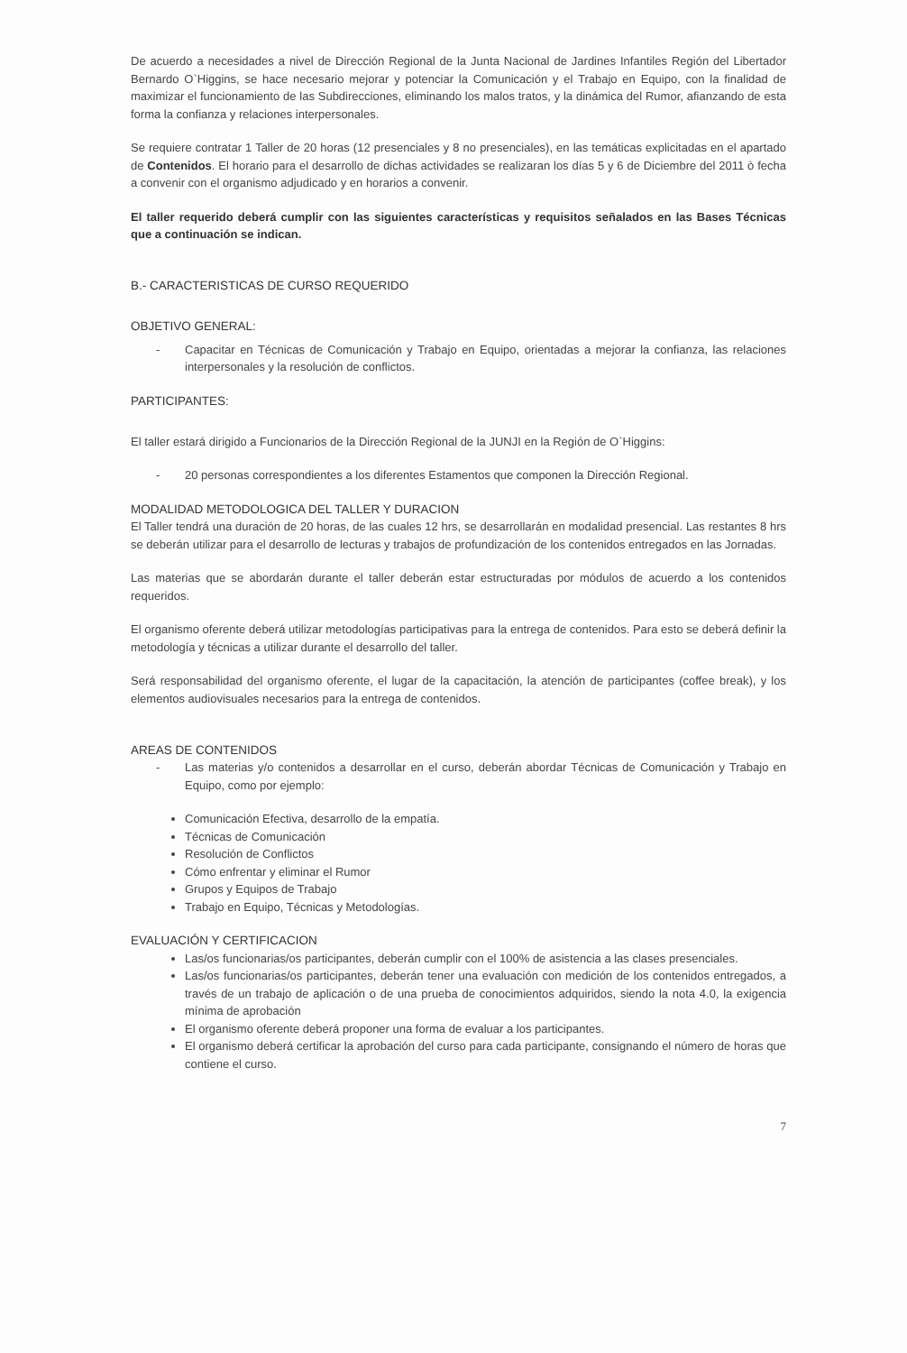De acuerdo a necesidades a nivel de Dirección Regional de la Junta Nacional de Jardines Infantiles Región del Libertador Bernardo O`Higgins, se hace necesario mejorar y potenciar la Comunicación y el Trabajo en Equipo, con la finalidad de maximizar el funcionamiento de las Subdirecciones, eliminando los malos tratos, y la dinámica del Rumor, afianzando de esta forma la confianza y relaciones interpersonales.
Se requiere contratar 1 Taller de 20 horas (12 presenciales y 8 no presenciales), en las temáticas explicitadas en el apartado de Contenidos. El horario para el desarrollo de dichas actividades se realizaran los días 5 y 6 de Diciembre del 2011 ò fecha a convenir con el organismo adjudicado y en horarios a convenir.
El taller requerido deberá cumplir con las siguientes características y requisitos señalados en las Bases Técnicas que a continuación se indican.
B.- CARACTERISTICAS DE CURSO REQUERIDO
OBJETIVO GENERAL:
- Capacitar en Técnicas de Comunicación y Trabajo en Equipo, orientadas a mejorar la confianza, las relaciones interpersonales y la resolución de conflictos.
PARTICIPANTES:
El taller estará dirigido a Funcionarios de la Dirección Regional de la JUNJI en la Región de O`Higgins:
- 20 personas correspondientes a los diferentes Estamentos que componen la Dirección Regional.
MODALIDAD METODOLOGICA DEL TALLER Y DURACION
El Taller tendrá una duración de 20 horas, de las cuales 12 hrs, se desarrollarán en modalidad presencial. Las restantes 8 hrs se deberán utilizar para el desarrollo de lecturas y trabajos de profundización de los contenidos entregados en las Jornadas.
Las materias que se abordarán durante el taller deberán estar estructuradas por módulos de acuerdo a los contenidos requeridos.
El organismo oferente deberá utilizar metodologías participativas para la entrega de contenidos. Para esto se deberá definir la metodología y técnicas a utilizar durante el desarrollo del taller.
Será responsabilidad del organismo oferente, el lugar de la capacitación, la atención de participantes (coffee break), y los elementos audiovisuales necesarios para la entrega de contenidos.
AREAS DE CONTENIDOS
- Las materias y/o contenidos a desarrollar en el curso, deberán abordar Técnicas de Comunicación y Trabajo en Equipo, como por ejemplo:
Comunicación Efectiva, desarrollo de la empatía.
Técnicas de Comunicación
Resolución de Conflictos
Cómo enfrentar y eliminar el Rumor
Grupos y Equipos de Trabajo
Trabajo en Equipo, Técnicas y Metodologías.
EVALUACIÓN Y CERTIFICACION
Las/os funcionarias/os participantes, deberán cumplir con el 100% de asistencia a las clases presenciales.
Las/os funcionarias/os participantes, deberán tener una evaluación con medición de los contenidos entregados, a través de un trabajo de aplicación o de una prueba de conocimientos adquiridos, siendo la nota 4.0, la exigencia mínima de aprobación
El organismo oferente deberá proponer una forma de evaluar a los participantes.
El organismo deberá certificar la aprobación del curso para cada participante, consignando el número de horas que contiene el curso.
7